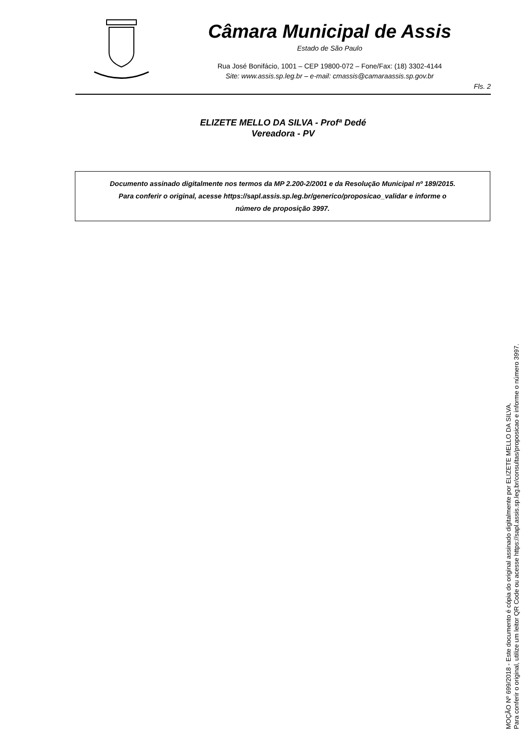Câmara Municipal de Assis
Estado de São Paulo
Rua José Bonifácio, 1001 – CEP 19800-072 – Fone/Fax: (18) 3302-4144
Site: www.assis.sp.leg.br – e-mail: cmassis@camaraassis.sp.gov.br
Fls. 2
ELIZETE MELLO DA SILVA - Profª Dedé
Vereadora - PV
Documento assinado digitalmente nos termos da MP 2.200-2/2001 e da Resolução Municipal nº 189/2015.
Para conferir o original, acesse https://sapl.assis.sp.leg.br/generico/proposicao_validar e informe o
número de proposição 3997.
MOÇÃO Nº 699/2018 - Este documento é cópia do original assinado digitalmente por ELIZETE MELLO DA SILVA.
Para conferir o original, utilize um leitor QR Code ou acesse https://sapl.assis.sp.leg.br/consultas/proposicao e informe o número 3997.